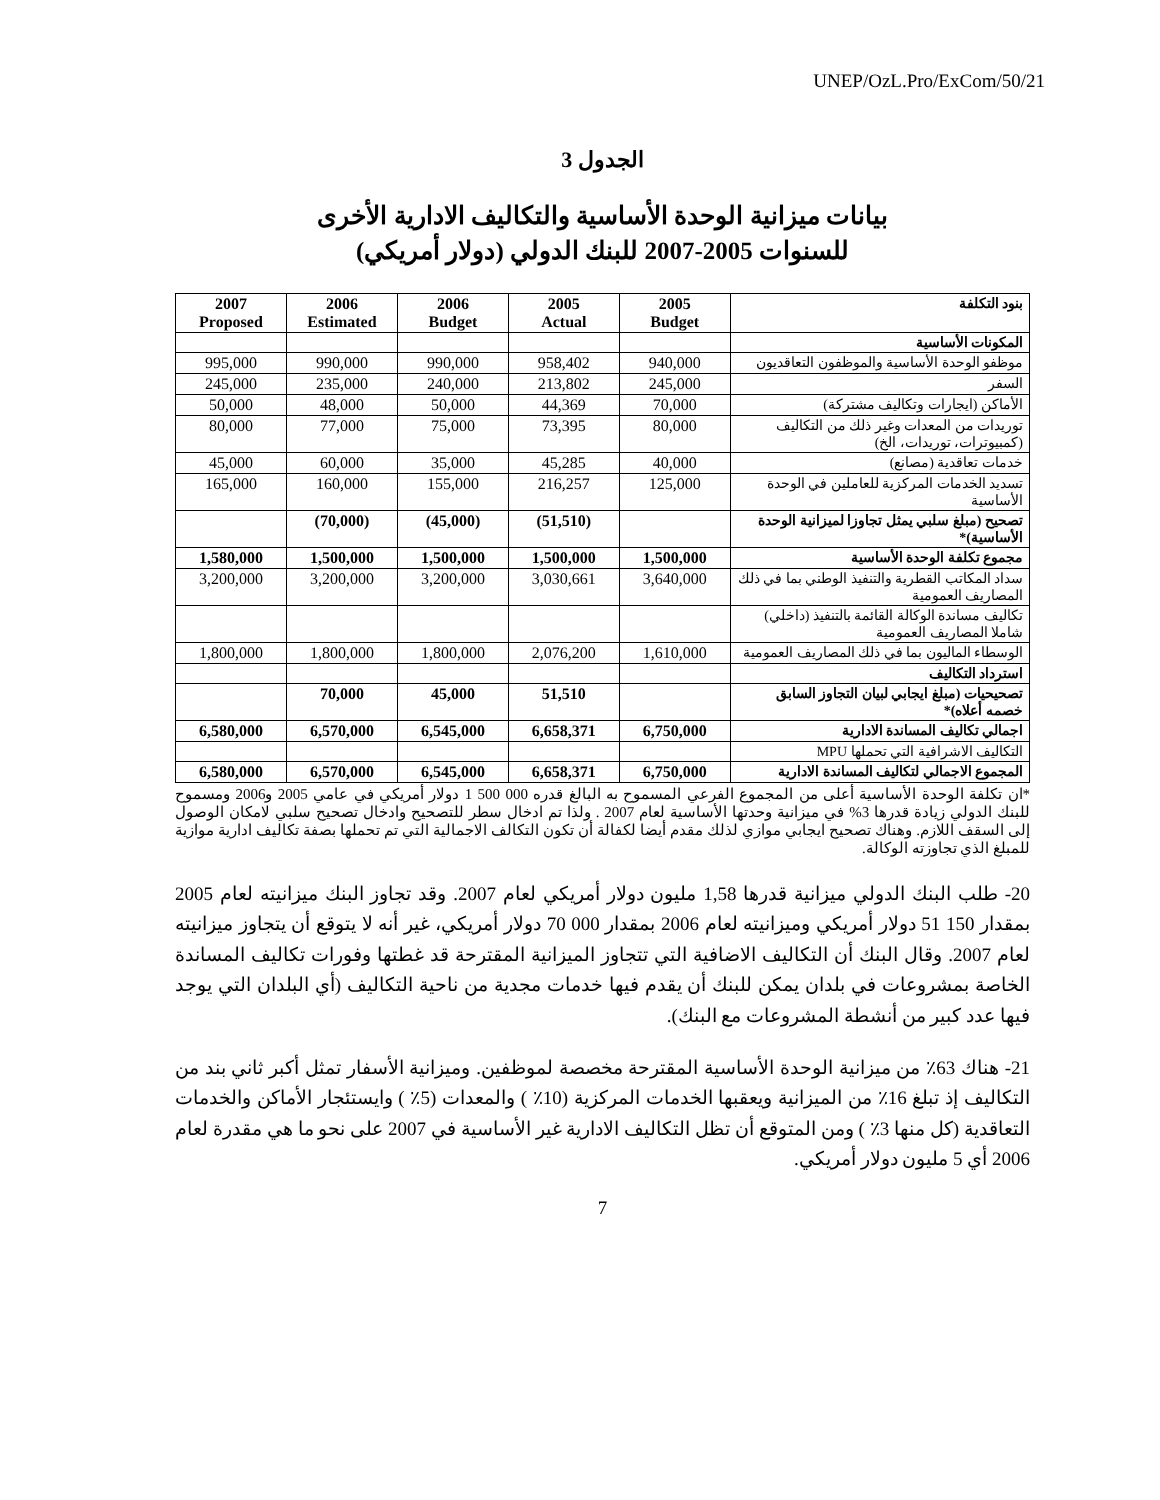UNEP/OzL.Pro/ExCom/50/21
الجدول 3
بيانات ميزانية الوحدة الأساسية والتكاليف الادارية الأخرى
للسنوات 2005-2007 للبنك الدولي (دولار أمريكي)
| 2007 Proposed | 2006 Estimated | 2006 Budget | 2005 Actual | 2005 Budget | بنود التكلفة |
| | | | | | المكونات الأساسية |
| 995,000 | 990,000 | 990,000 | 958,402 | 940,000 | موظفو الوحدة الأساسية والموظفون التعاقديون |
| 245,000 | 235,000 | 240,000 | 213,802 | 245,000 | السفر |
| 50,000 | 48,000 | 50,000 | 44,369 | 70,000 | الأماكن (ايجارات وتكاليف مشتركة) |
| 80,000 | 77,000 | 75,000 | 73,395 | 80,000 | توريدات من المعدات وغير ذلك من التكاليف (كمبيوترات، توريدات، الخ) |
| 45,000 | 60,000 | 35,000 | 45,285 | 40,000 | خدمات تعاقدية (مصانع) |
| 165,000 | 160,000 | 155,000 | 216,257 | 125,000 | تسديد الخدمات المركزية للعاملين في الوحدة الأساسية |
| | (70,000) | (45,000) | (51,510) | | تصحيح (مبلغ سلبي يمثل تجاوزا لميزانية الوحدة الأساسية)* |
| 1,580,000 | 1,500,000 | 1,500,000 | 1,500,000 | 1,500,000 | مجموع تكلفة الوحدة الأساسية |
| 3,200,000 | 3,200,000 | 3,200,000 | 3,030,661 | 3,640,000 | سداد المكاتب القطرية والتنفيذ الوطني بما في ذلك المصاريف العمومية |
| | | | | | تكاليف مساندة الوكالة القائمة بالتنفيذ (داخلي) شاملا المصاريف العمومية |
| 1,800,000 | 1,800,000 | 1,800,000 | 2,076,200 | 1,610,000 | الوسطاء الماليون بما في ذلك المصاريف العمومية |
| | | | | | استرداد التكاليف |
| | 70,000 | 45,000 | 51,510 | | تصحيحيات (مبلغ ايجابي لبيان التجاوز السابق خصمه أعلاه)* |
| 6,580,000 | 6,570,000 | 6,545,000 | 6,658,371 | 6,750,000 | اجمالي تكاليف المساندة الادارية |
| | | | | | التكاليف الاشرافية التي تحملها MPU |
| 6,580,000 | 6,570,000 | 6,545,000 | 6,658,371 | 6,750,000 | المجموع الاجمالي لتكاليف المساندة الادارية |
*ان تكلفة الوحدة الأساسية أعلى من المجموع الفرعي المسموح به البالغ قدره 000 500 1 دولار أمريكي في عامي 2005 و2006 ومسموح للبنك الدولي زيادة قدرها 3% في ميزانية وحدتها الأساسية لعام 2007 . ولذا تم ادخال سطر للتصحيح وادخال تصحيح سلبي لامكان الوصول إلى السقف اللازم. وهناك تصحيح ايجابي موازي لذلك مقدم أيضا لكفالة أن تكون التكالف الاجمالية التي تم تحملها بصفة تكاليف ادارية موازية للمبلغ الذي تجاوزته الوكالة.
20- طلب البنك الدولي ميزانية قدرها 1,58 مليون دولار أمريكي لعام 2007. وقد تجاوز البنك ميزانيته لعام 2005 بمقدار 150 51 دولار أمريكي وميزانيته لعام 2006 بمقدار 000 70 دولار أمريكي، غير أنه لا يتوقع أن يتجاوز ميزانيته لعام 2007. وقال البنك أن التكاليف الاضافية التي تتجاوز الميزانية المقترحة قد غطتها وفورات تكاليف المساندة الخاصة بمشروعات في بلدان يمكن للبنك أن يقدم فيها خدمات مجدية من ناحية التكاليف (أي البلدان التي يوجد فيها عدد كبير من أنشطة المشروعات مع البنك).
21- هناك 63٪ من ميزانية الوحدة الأساسية المقترحة مخصصة لموظفين. وميزانية الأسفار تمثل أكبر ثاني بند من التكاليف إذ تبلغ 16٪ من الميزانية ويعقبها الخدمات المركزية (10٪ ) والمعدات (5٪ ) وايستئجار الأماكن والخدمات التعاقدية (كل منها 3٪ ) ومن المتوقع أن تظل التكاليف الادارية غير الأساسية في 2007 على نحو ما هي مقدرة لعام 2006 أي 5 مليون دولار أمريكي.
7